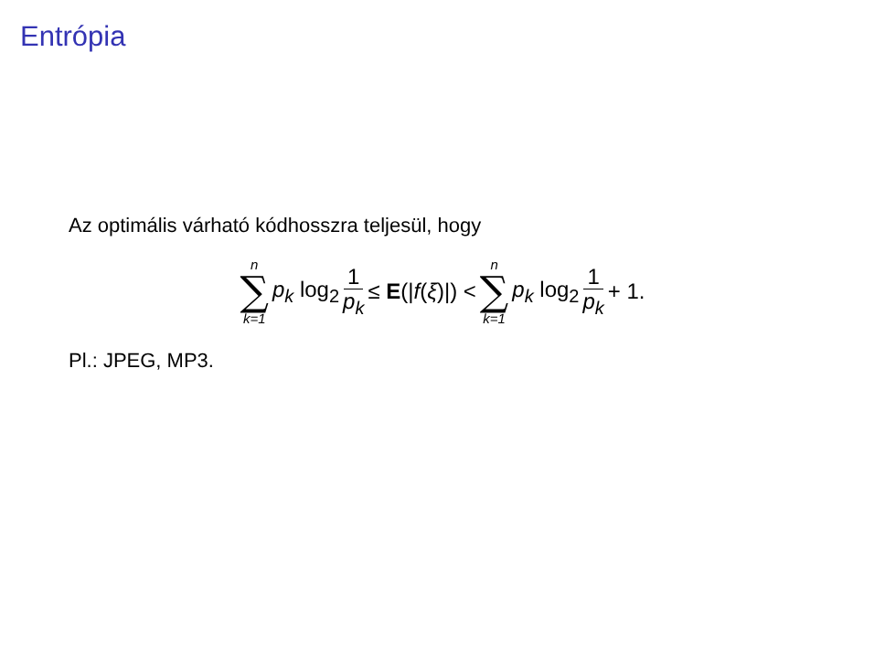Entrópia
Az optimális várható kódhosszra teljesül, hogy
n ∑ k=1 p<sub>k</sub> log<sub>2</sub> 1 p<sub>k</sub> ≤ E(|f(ξ)|) < n ∑ k=1 p<sub>k</sub> log<sub>2</sub> 1 p<sub>k</sub> + 1.
Pl.: JPEG, MP3.